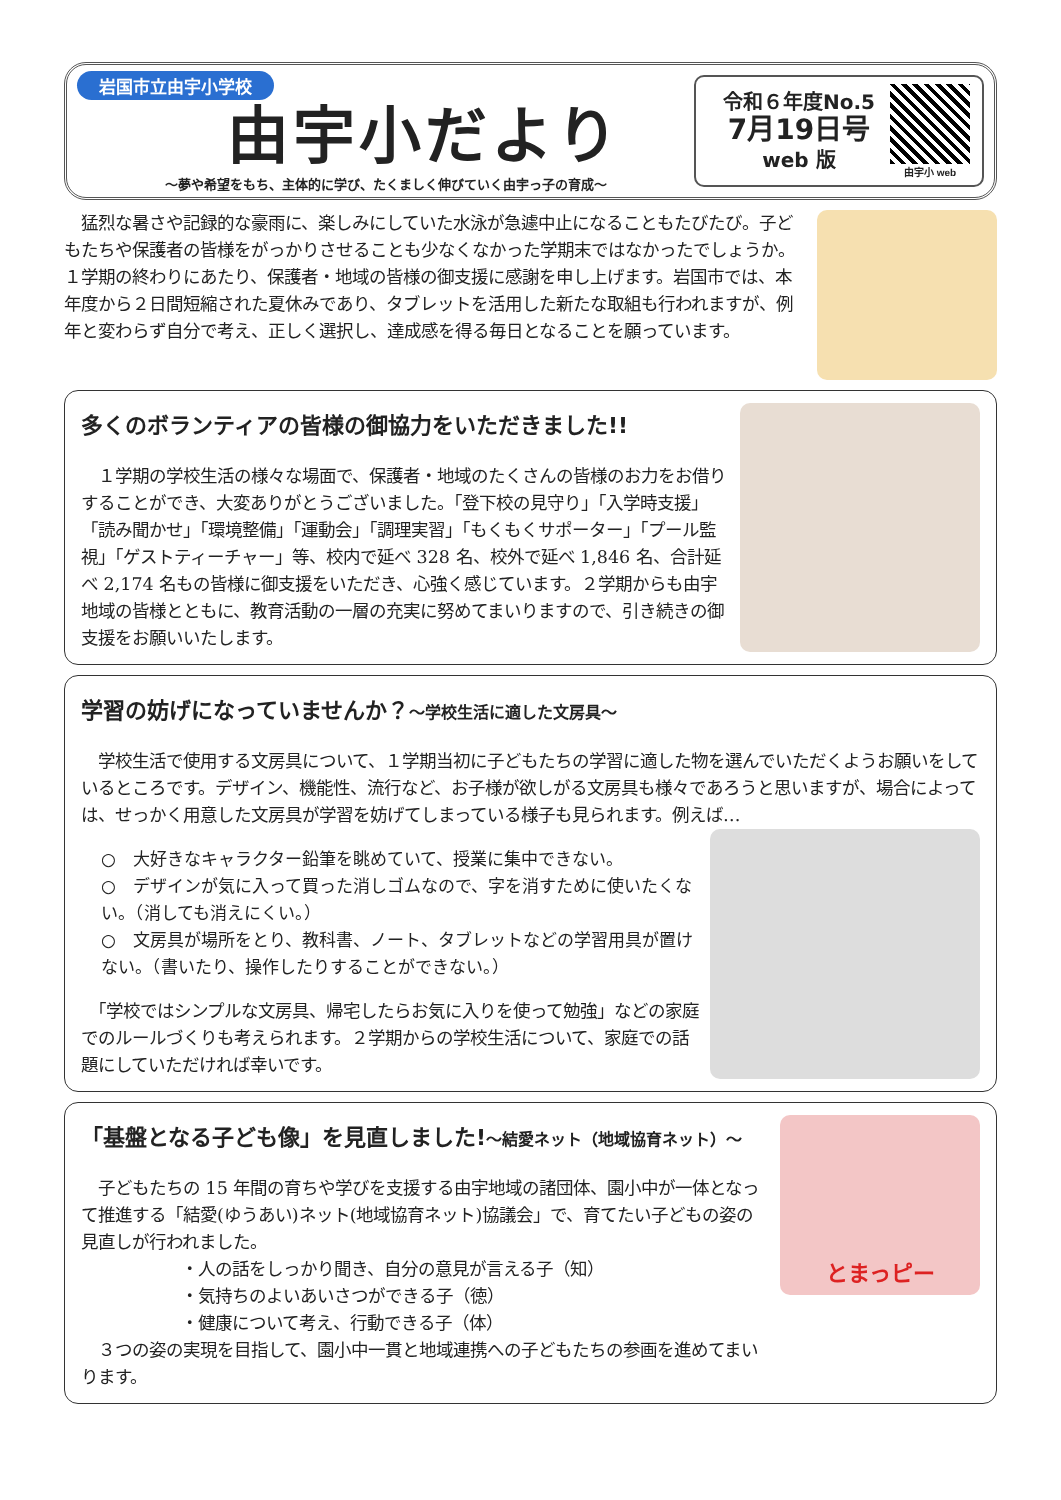岩国市立由宇小学校
由宇小だより
～夢や希望をもち、主体的に学び、たくましく伸びていく由宇っ子の育成～
令和６年度No.5
7月19日号
web 版
由宇小 web
　猛烈な暑さや記録的な豪雨に、楽しみにしていた水泳が急遽中止になることもたびたび。子どもたちや保護者の皆様をがっかりさせることも少なくなかった学期末ではなかったでしょうか。１学期の終わりにあたり、保護者・地域の皆様の御支援に感謝を申し上げます。岩国市では、本年度から２日間短縮された夏休みであり、タブレットを活用した新たな取組も行われますが、例年と変わらず自分で考え、正しく選択し、達成感を得る毎日となることを願っています。
多くのボランティアの皆様の御協力をいただきました!!
　１学期の学校生活の様々な場面で、保護者・地域のたくさんの皆様のお力をお借りすることができ、大変ありがとうございました。「登下校の見守り」「入学時支援」「読み聞かせ」「環境整備」「運動会」「調理実習」「もくもくサポーター」「プール監視」「ゲストティーチャー」等、校内で延べ 328 名、校外で延べ 1,846 名、合計延べ 2,174 名もの皆様に御支援をいただき、心強く感じています。２学期からも由宇地域の皆様とともに、教育活動の一層の充実に努めてまいりますので、引き続きの御支援をお願いいたします。
学習の妨げになっていませんか？～学校生活に適した文房具～
　学校生活で使用する文房具について、１学期当初に子どもたちの学習に適した物を選んでいただくようお願いをしているところです。デザイン、機能性、流行など、お子様が欲しがる文房具も様々であろうと思いますが、場合によっては、せっかく用意した文房具が学習を妨げてしまっている様子も見られます。例えば…
○　大好きなキャラクター鉛筆を眺めていて、授業に集中できない。
○　デザインが気に入って買った消しゴムなので、字を消すために使いたくない。（消しても消えにくい。）
○　文房具が場所をとり、教科書、ノート、タブレットなどの学習用具が置けない。（書いたり、操作したりすることができない。）
　「学校ではシンプルな文房具、帰宅したらお気に入りを使って勉強」などの家庭でのルールづくりも考えられます。２学期からの学校生活について、家庭での話題にしていただければ幸いです。
「基盤となる子ども像」を見直しました!～結愛ネット（地域協育ネット）～
　子どもたちの 15 年間の育ちや学びを支援する由宇地域の諸団体、園小中が一体となって推進する「結愛(ゆうあい)ネット(地域協育ネット)協議会」で、育てたい子どもの姿の見直しが行われました。
・人の話をしっかり聞き、自分の意見が言える子（知）
・気持ちのよいあいさつができる子（徳）
・健康について考え、行動できる子（体）
　３つの姿の実現を目指して、園小中一貫と地域連携への子どもたちの参画を進めてまいります。
とまっピー